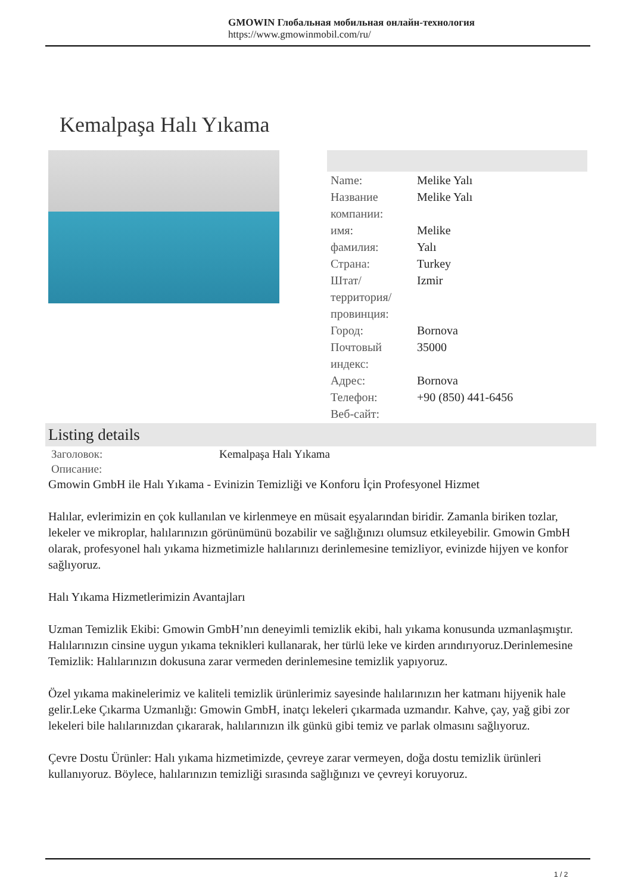GMOWIN Глобальная мобильная онлайн-технология
https://www.gmowinmobil.com/ru/
Kemalpaşa Halı Yıkama
| Name: | Melike Yalı |
| Название компании: | Melike Yalı |
| имя: | Melike |
| фамилия: | Yalı |
| Страна: | Turkey |
| Штат/территория/провинция: | Izmir |
| Город: | Bornova |
| Почтовый индекс: | 35000 |
| Адрес: | Bornova |
| Телефон: | +90 (850) 441-6456 |
| Веб-сайт: | |
Listing details
| Заголовок: | Kemalpaşa Halı Yıkama |
| Описание: | |
Gmowin GmbH ile Halı Yıkama - Evinizin Temizliği ve Konforu İçin Profesyonel Hizmet
Halılar, evlerimizin en çok kullanılan ve kirlenmeye en müsait eşyalarından biridir. Zamanla biriken tozlar, lekeler ve mikroplar, halılarınızın görünümünü bozabilir ve sağlığınızı olumsuz etkileyebilir. Gmowin GmbH olarak, profesyonel halı yıkama hizmetimizle halılarınızı derinlemesine temizliyor, evinizde hijyen ve konfor sağlıyoruz.
Halı Yıkama Hizmetlerimizin Avantajları
Uzman Temizlik Ekibi: Gmowin GmbH’nın deneyimli temizlik ekibi, halı yıkama konusunda uzmanlaşmıştır. Halılarınızın cinsine uygun yıkama teknikleri kullanarak, her türlü leke ve kirden arındırıyoruz.Derinlemesine Temizlik: Halılarınızın dokusuna zarar vermeden derinlemesine temizlik yapıyoruz.
Özel yıkama makinelerimiz ve kaliteli temizlik ürünlerimiz sayesinde halılarınızın her katmanı hijyenik hale gelir.Leke Çıkarma Uzmanlığı: Gmowin GmbH, inatçı lekeleri çıkarmada uzmandır. Kahve, çay, yağ gibi zor lekeleri bile halılarınızdan çıkararak, halılarınızın ilk günkü gibi temiz ve parlak olmasını sağlıyoruz.
Çevre Dostu Ürünler: Halı yıkama hizmetimizde, çevreye zarar vermeyen, doğa dostu temizlik ürünleri kullanıyoruz. Böylece, halılarınızın temizliği sırasında sağlığınızı ve çevreyi koruyoruz.
1 / 2